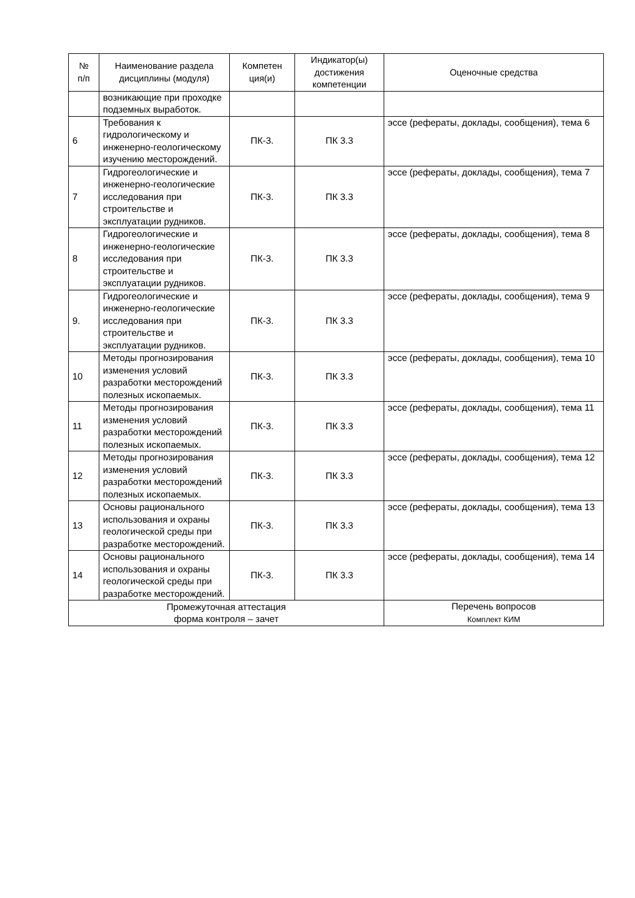| № п/п | Наименование раздела дисциплины (модуля) | Компетен ция(и) | Индикатор(ы) достижения компетенции | Оценочные средства |
| --- | --- | --- | --- | --- |
| | возникающие при проходке подземных выработок. | | | |
| 6 | Требования к гидрологическому и инженерно-геологическому изучению месторождений. | ПК-3. | ПК 3.3 | эссе (рефераты, доклады, сообщения), тема 6 |
| 7 | Гидрогеологические и инженерно-геологические исследования при строительстве и эксплуатации рудников. | ПК-3. | ПК 3.3 | эссе (рефераты, доклады, сообщения), тема 7 |
| 8 | Гидрогеологические и инженерно-геологические исследования при строительстве и эксплуатации рудников. | ПК-3. | ПК 3.3 | эссе (рефераты, доклады, сообщения), тема 8 |
| 9. | Гидрогеологические и инженерно-геологические исследования при строительстве и эксплуатации рудников. | ПК-3. | ПК 3.3 | эссе (рефераты, доклады, сообщения), тема 9 |
| 10 | Методы прогнозирования изменения условий разработки месторождений полезных ископаемых. | ПК-3. | ПК 3.3 | эссе (рефераты, доклады, сообщения), тема 10 |
| 11 | Методы прогнозирования изменения условий разработки месторождений полезных ископаемых. | ПК-3. | ПК 3.3 | эссе (рефераты, доклады, сообщения), тема 11 |
| 12 | Методы прогнозирования изменения условий разработки месторождений полезных ископаемых. | ПК-3. | ПК 3.3 | эссе (рефераты, доклады, сообщения), тема 12 |
| 13 | Основы рационального использования и охраны геологической среды при разработке месторождений. | ПК-3. | ПК 3.3 | эссе (рефераты, доклады, сообщения), тема 13 |
| 14 | Основы рационального использования и охраны геологической среды при разработке месторождений. | ПК-3. | ПК 3.3 | эссе (рефераты, доклады, сообщения), тема 14 |
| Промежуточная аттестация форма контроля – зачет | | | | Перечень вопросов Комплект КИМ |